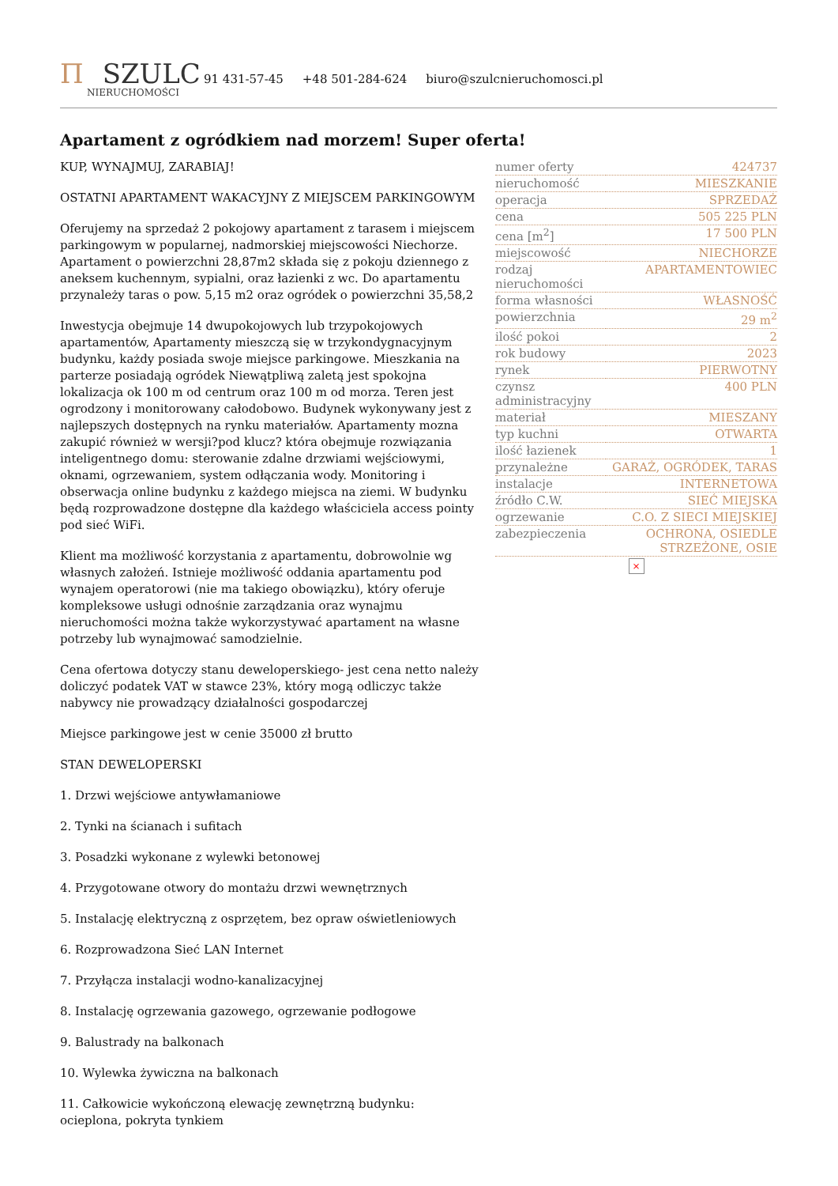Π SZULC
NIERUCHOMOŚCI
91 431-57-45 +48 501-284-624 biuro@szulcnieruchomosci.pl
Apartament z ogródkiem nad morzem! Super oferta!
KUP, WYNAJMUJ, ZARABIAJ!
OSTATNI APARTAMENT WAKACYJNY Z MIEJSCEM PARKINGOWYM
Oferujemy na sprzedaż 2 pokojowy apartament z tarasem i miejscem parkingowym w popularnej, nadmorskiej miejscowości Niechorze. Apartament o powierzchni 28,87m2 składa się z pokoju dziennego z aneksem kuchennym, sypialni, oraz łazienki z wc. Do apartamentu przynależy taras o pow. 5,15 m2 oraz ogródek o powierzchni 35,58,2
Inwestycja obejmuje 14 dwupokojowych lub trzypokojowych apartamentów, Apartamenty mieszczą się w trzykondygnacyjnym budynku, każdy posiada swoje miejsce parkingowe. Mieszkania na parterze posiadają ogródek Niewątpliwą zaletą jest spokojna lokalizacja ok 100 m od centrum oraz 100 m od morza. Teren jest ogrodzony i monitorowany całodobowo. Budynek wykonywany jest z najlepszych dostępnych na rynku materiałów. Apartamenty mozna zakupić również w wersji?pod klucz? która obejmuje rozwiązania inteligentnego domu: sterowanie zdalne drzwiami wejściowymi, oknami, ogrzewaniem, system odłączania wody. Monitoring i obserwacja online budynku z każdego miejsca na ziemi. W budynku będą rozprowadzone dostępne dla każdego właściciela access pointy pod sieć WiFi.
Klient ma możliwość korzystania z apartamentu, dobrowolnie wg własnych założeń. Istnieje możliwość oddania apartamentu pod wynajem operatorowi (nie ma takiego obowiązku), który oferuje kompleksowe usługi odnośnie zarządzania oraz wynajmu nieruchomości można także wykorzystywać apartament na własne potrzeby lub wynajmować samodzielnie.
Cena ofertowa dotyczy stanu deweloperskiego- jest cena netto należy doliczyć podatek VAT w stawce 23%, który mogą odliczyc także nabywcy nie prowadzący działalności gospodarczej
Miejsce parkingowe jest w cenie 35000 zł brutto
STAN DEWELOPERSKI
1. Drzwi wejściowe antywłamaniowe
2. Tynki na ścianach i sufitach
3. Posadzki wykonane z wylewki betonowej
4. Przygotowane otwory do montażu drzwi wewnętrznych
5. Instalację elektryczną z osprzętem, bez opraw oświetleniowych
6. Rozprowadzona Sieć LAN Internet
7. Przyłącza instalacji wodno-kanalizacyjnej
8. Instalację ogrzewania gazowego, ogrzewanie podłogowe
9. Balustrady na balkonach
10. Wylewka żywiczna na balkonach
11. Całkowicie wykończoną elewację zewnętrzną budynku: ocieplona, pokryta tynkiem
| numer oferty | 424737 |
| nieruchomość | MIESZKANIE |
| operacja | SPRZEDAŻ |
| cena | 505 225 PLN |
| cena [m<sup>2</sup>] | 17 500 PLN |
| miejscowość | NIECHORZE |
| rodzaj nieruchomości | APARTAMENTOWIEC |
| forma własności | WŁASNOŚĆ |
| powierzchnia | 29 m<sup>2</sup> |
| ilość pokoi | 2 |
| rok budowy | 2023 |
| rynek | PIERWOTNY |
| czynsz administracyjny | 400 PLN |
| materiał | MIESZANY |
| typ kuchni | OTWARTA |
| ilość łazienek | 1 |
| przynależne | GARAŻ, OGRÓDEK, TARAS |
| instalacje | INTERNETOWA |
| źródło C.W. | SIEĆ MIEJSKA |
| ogrzewanie | C.O. Z SIECI MIEJSKIEJ |
| zabezpieczenia | OCHRONA, OSIEDLE STRZEŻONE, OSIE |
×